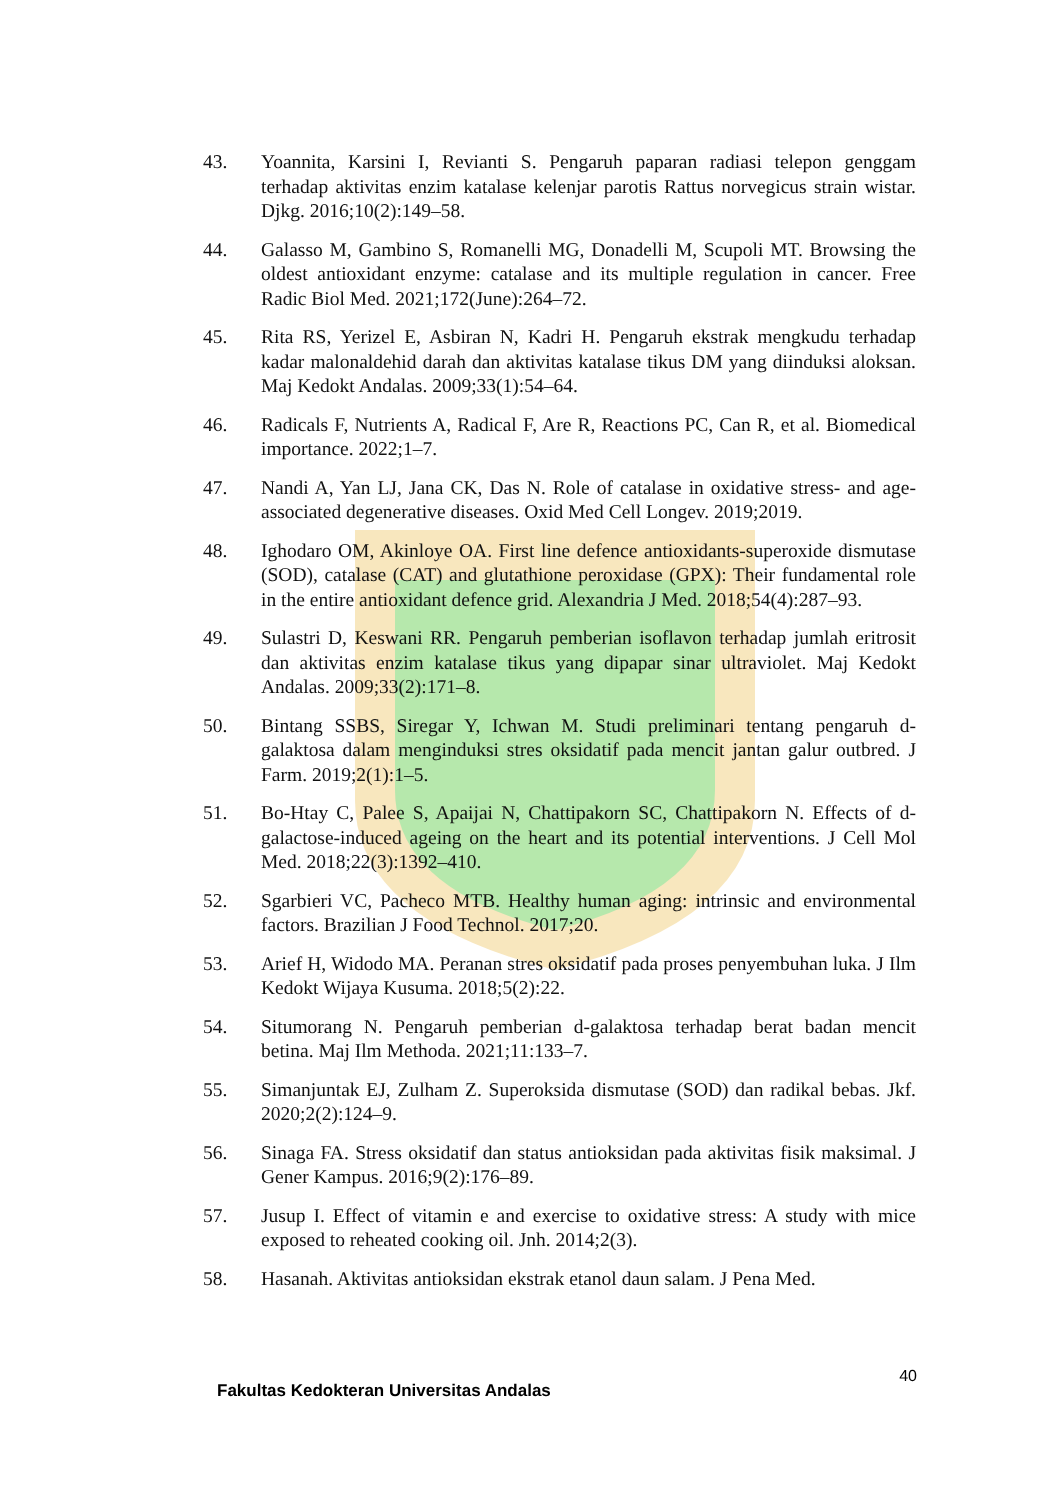43. Yoannita, Karsini I, Revianti S. Pengaruh paparan radiasi telepon genggam terhadap aktivitas enzim katalase kelenjar parotis Rattus norvegicus strain wistar. Djkg. 2016;10(2):149–58.
44. Galasso M, Gambino S, Romanelli MG, Donadelli M, Scupoli MT. Browsing the oldest antioxidant enzyme: catalase and its multiple regulation in cancer. Free Radic Biol Med. 2021;172(June):264–72.
45. Rita RS, Yerizel E, Asbiran N, Kadri H. Pengaruh ekstrak mengkudu terhadap kadar malonaldehid darah dan aktivitas katalase tikus DM yang diinduksi aloksan. Maj Kedokt Andalas. 2009;33(1):54–64.
46. Radicals F, Nutrients A, Radical F, Are R, Reactions PC, Can R, et al. Biomedical importance. 2022;1–7.
47. Nandi A, Yan LJ, Jana CK, Das N. Role of catalase in oxidative stress- and age-associated degenerative diseases. Oxid Med Cell Longev. 2019;2019.
48. Ighodaro OM, Akinloye OA. First line defence antioxidants-superoxide dismutase (SOD), catalase (CAT) and glutathione peroxidase (GPX): Their fundamental role in the entire antioxidant defence grid. Alexandria J Med. 2018;54(4):287–93.
49. Sulastri D, Keswani RR. Pengaruh pemberian isoflavon terhadap jumlah eritrosit dan aktivitas enzim katalase tikus yang dipapar sinar ultraviolet. Maj Kedokt Andalas. 2009;33(2):171–8.
50. Bintang SSBS, Siregar Y, Ichwan M. Studi preliminari tentang pengaruh d-galaktosa dalam menginduksi stres oksidatif pada mencit jantan galur outbred. J Farm. 2019;2(1):1–5.
51. Bo-Htay C, Palee S, Apaijai N, Chattipakorn SC, Chattipakorn N. Effects of d-galactose-induced ageing on the heart and its potential interventions. J Cell Mol Med. 2018;22(3):1392–410.
52. Sgarbieri VC, Pacheco MTB. Healthy human aging: intrinsic and environmental factors. Brazilian J Food Technol. 2017;20.
53. Arief H, Widodo MA. Peranan stres oksidatif pada proses penyembuhan luka. J Ilm Kedokt Wijaya Kusuma. 2018;5(2):22.
54. Situmorang N. Pengaruh pemberian d-galaktosa terhadap berat badan mencit betina. Maj Ilm Methoda. 2021;11:133–7.
55. Simanjuntak EJ, Zulham Z. Superoksida dismutase (SOD) dan radikal bebas. Jkf. 2020;2(2):124–9.
56. Sinaga FA. Stress oksidatif dan status antioksidan pada aktivitas fisik maksimal. J Gener Kampus. 2016;9(2):176–89.
57. Jusup I. Effect of vitamin e and exercise to oxidative stress: A study with mice exposed to reheated cooking oil. Jnh. 2014;2(3).
58. Hasanah. Aktivitas antioksidan ekstrak etanol daun salam. J Pena Med.
Fakultas Kedokteran Universitas Andalas 40